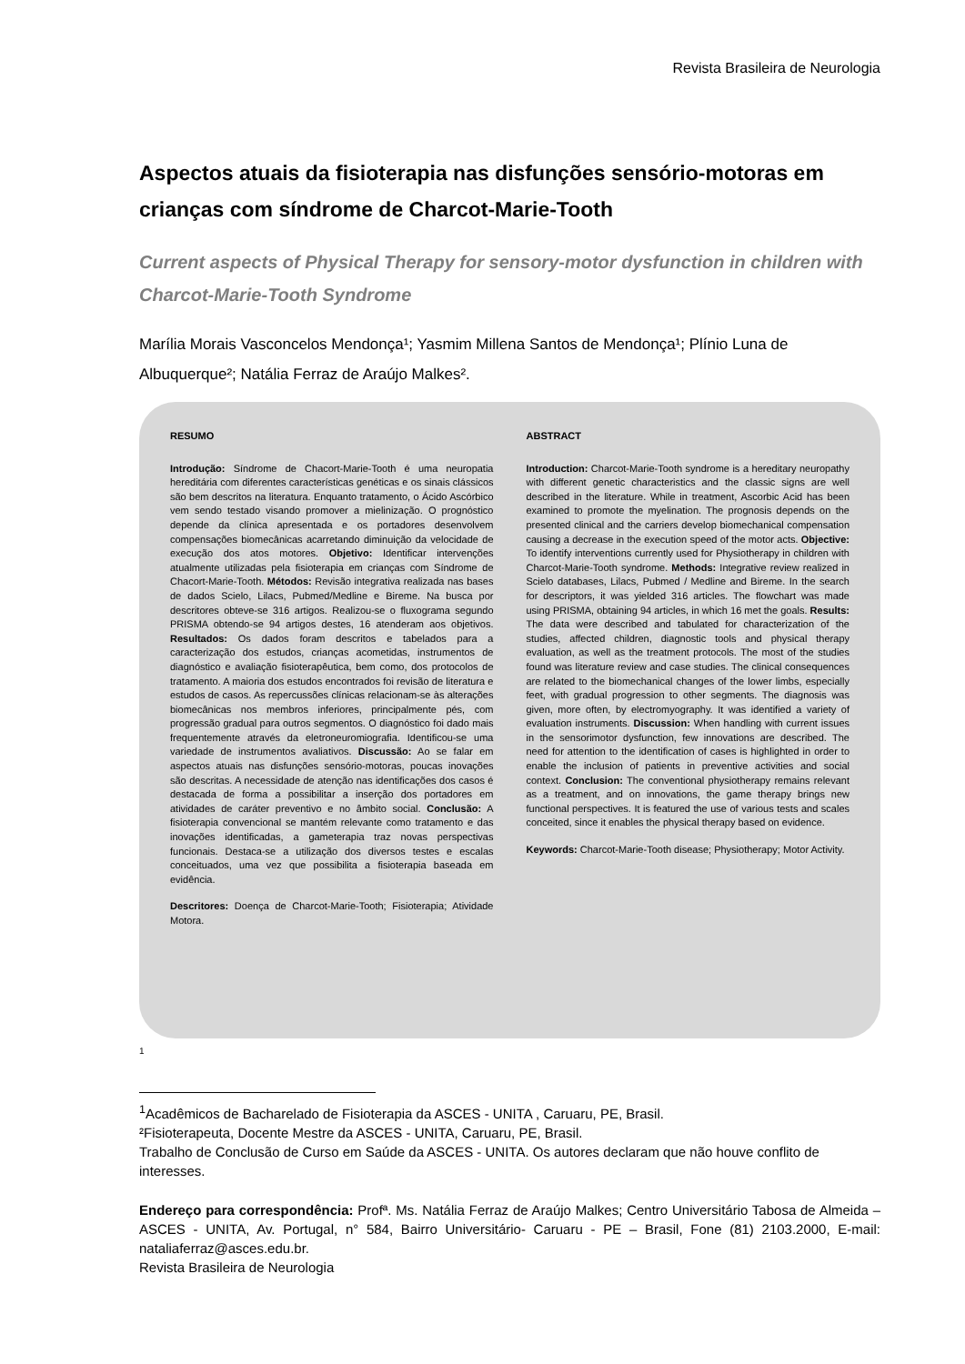Revista Brasileira de Neurologia
Aspectos atuais da fisioterapia nas disfunções sensório-motoras em crianças com síndrome de Charcot-Marie-Tooth
Current aspects of Physical Therapy for sensory-motor dysfunction in children with Charcot-Marie-Tooth Syndrome
Marília Morais Vasconcelos Mendonça¹; Yasmim Millena Santos de Mendonça¹; Plínio Luna de Albuquerque²; Natália Ferraz de Araújo Malkes².
RESUMO
Introdução: Síndrome de Chacort-Marie-Tooth é uma neuropatia hereditária com diferentes características genéticas e os sinais clássicos são bem descritos na literatura. Enquanto tratamento, o Ácido Ascórbico vem sendo testado visando promover a mielinização. O prognóstico depende da clínica apresentada e os portadores desenvolvem compensações biomecânicas acarretando diminuição da velocidade de execução dos atos motores. Objetivo: Identificar intervenções atualmente utilizadas pela fisioterapia em crianças com Síndrome de Chacort-Marie-Tooth. Métodos: Revisão integrativa realizada nas bases de dados Scielo, Lilacs, Pubmed/Medline e Bireme. Na busca por descritores obteve-se 316 artigos. Realizou-se o fluxograma segundo PRISMA obtendo-se 94 artigos destes, 16 atenderam aos objetivos. Resultados: Os dados foram descritos e tabelados para a caracterização dos estudos, crianças acometidas, instrumentos de diagnóstico e avaliação fisioterapêutica, bem como, dos protocolos de tratamento. A maioria dos estudos encontrados foi revisão de literatura e estudos de casos. As repercussões clínicas relacionam-se às alterações biomecânicas nos membros inferiores, principalmente pés, com progressão gradual para outros segmentos. O diagnóstico foi dado mais frequentemente através da eletroneuromiografia. Identificou-se uma variedade de instrumentos avaliativos. Discussão: Ao se falar em aspectos atuais nas disfunções sensório-motoras, poucas inovações são descritas. A necessidade de atenção nas identificações dos casos é destacada de forma a possibilitar a inserção dos portadores em atividades de caráter preventivo e no âmbito social. Conclusão: A fisioterapia convencional se mantém relevante como tratamento e das inovações identificadas, a gameterapia traz novas perspectivas funcionais. Destaca-se a utilização dos diversos testes e escalas conceituados, uma vez que possibilita a fisioterapia baseada em evidência.
Descritores: Doença de Charcot-Marie-Tooth; Fisioterapia; Atividade Motora.
ABSTRACT
Introduction: Charcot-Marie-Tooth syndrome is a hereditary neuropathy with different genetic characteristics and the classic signs are well described in the literature. While in treatment, Ascorbic Acid has been examined to promote the myelination. The prognosis depends on the presented clinical and the carriers develop biomechanical compensation causing a decrease in the execution speed of the motor acts. Objective: To identify interventions currently used for Physiotherapy in children with Charcot-Marie-Tooth syndrome. Methods: Integrative review realized in Scielo databases, Lilacs, Pubmed / Medline and Bireme. In the search for descriptors, it was yielded 316 articles. The flowchart was made using PRISMA, obtaining 94 articles, in which 16 met the goals. Results: The data were described and tabulated for characterization of the studies, affected children, diagnostic tools and physical therapy evaluation, as well as the treatment protocols. The most of the studies found was literature review and case studies. The clinical consequences are related to the biomechanical changes of the lower limbs, especially feet, with gradual progression to other segments. The diagnosis was given, more often, by electromyography. It was identified a variety of evaluation instruments. Discussion: When handling with current issues in the sensorimotor dysfunction, few innovations are described. The need for attention to the identification of cases is highlighted in order to enable the inclusion of patients in preventive activities and social context. Conclusion: The conventional physiotherapy remains relevant as a treatment, and on innovations, the game therapy brings new functional perspectives. It is featured the use of various tests and scales conceited, since it enables the physical therapy based on evidence.
Keywords: Charcot-Marie-Tooth disease; Physiotherapy; Motor Activity.
1
<sup>1</sup> Acadêmicos de Bacharelado de Fisioterapia da ASCES - UNITA , Caruaru, PE, Brasil.
²Fisioterapeuta, Docente Mestre da ASCES - UNITA, Caruaru, PE, Brasil.
Trabalho de Conclusão de Curso em Saúde da ASCES - UNITA. Os autores declaram que não houve conflito de interesses.
Endereço para correspondência: Profª. Ms. Natália Ferraz de Araújo Malkes; Centro Universitário Tabosa de Almeida – ASCES - UNITA, Av. Portugal, n° 584, Bairro Universitário- Caruaru - PE – Brasil, Fone (81) 2103.2000, E-mail: nataliaferraz@asces.edu.br.
Revista Brasileira de Neurologia